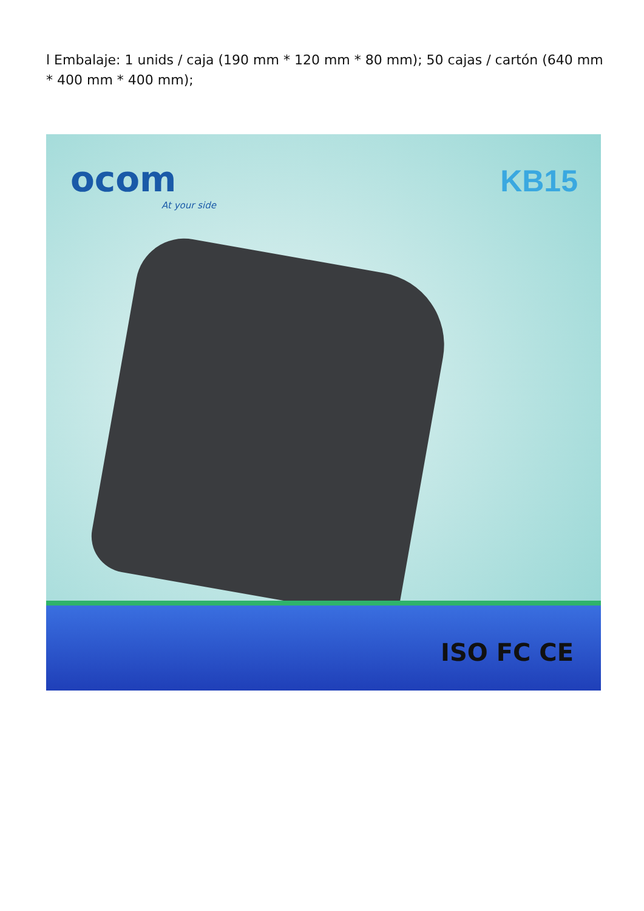l Embalaje: 1 unids / caja (190 mm * 120 mm * 80 mm); 50 cajas / cartón (640 mm * 400 mm * 400 mm);
ocom
At your side
KB15
ISO FC CE